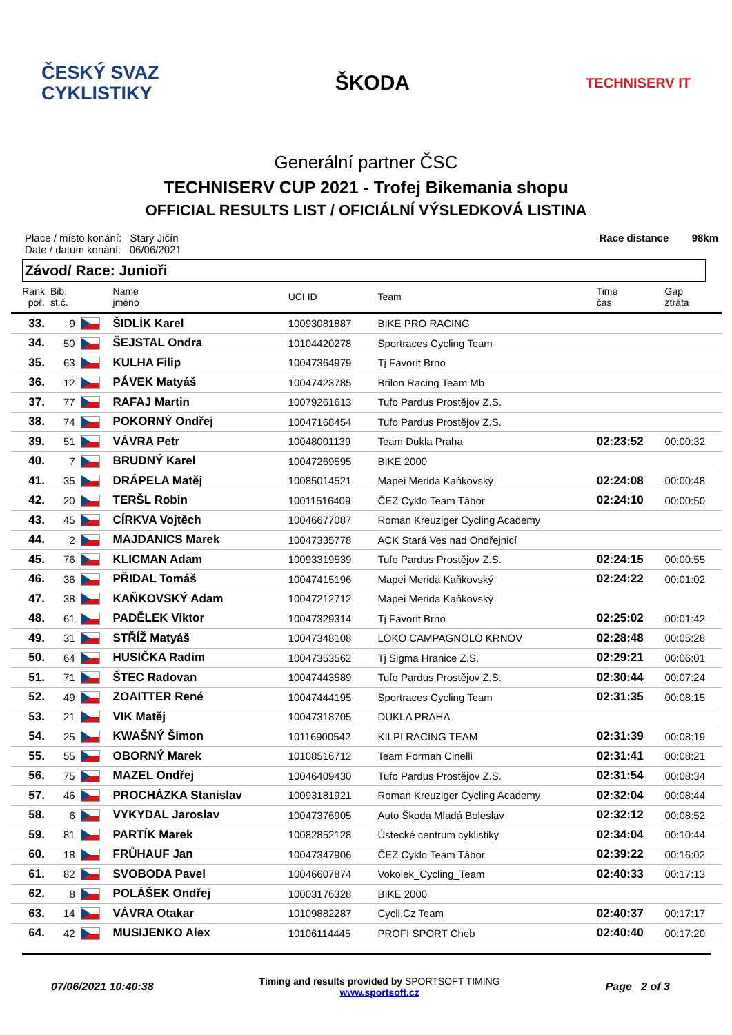ČESKÝ SVAZ
CYKLISTIKY
ŠKODA
TECHNISERV IT
Generální partner ČSC
TECHNISERV CUP 2021 - Trofej Bikemania shopu
OFFICIAL RESULTS LIST / OFICIÁLNÍ VÝSLEDKOVÁ LISTINA
Place / místo konání: Starý Jičín
Date / datum konání: 06/06/2021
Race distance 98km
Závod/ Race: Junioři
| Rank poř. | Bib. st.č. | | Name jméno | UCI ID | Team | Time čas | Gap ztráta |
| --- | --- | --- | --- | --- | --- | --- | --- |
| 33. | 9 | | ŠIDLÍK Karel | 10093081887 | BIKE PRO RACING | | |
| 34. | 50 | | ŠEJSTAL Ondra | 10104420278 | Sportraces Cycling Team | | |
| 35. | 63 | | KULHA Filip | 10047364979 | Tj Favorit Brno | | |
| 36. | 12 | | PÁVEK Matyáš | 10047423785 | Brilon Racing Team Mb | | |
| 37. | 77 | | RAFAJ Martin | 10079261613 | Tufo Pardus Prostějov Z.S. | | |
| 38. | 74 | | POKORNÝ Ondřej | 10047168454 | Tufo Pardus Prostějov Z.S. | | |
| 39. | 51 | | VÁVRA Petr | 10048001139 | Team Dukla Praha | 02:23:52 | 00:00:32 |
| 40. | 7 | | BRUDNÝ Karel | 10047269595 | BIKE 2000 | | |
| 41. | 35 | | DRÁPELA Matěj | 10085014521 | Mapei Merida Kaňkovský | 02:24:08 | 00:00:48 |
| 42. | 20 | | TERŠL Robin | 10011516409 | ČEZ Cyklo Team Tábor | 02:24:10 | 00:00:50 |
| 43. | 45 | | CÍRKVA Vojtěch | 10046677087 | Roman Kreuziger Cycling Academy | | |
| 44. | 2 | | MAJDANICS Marek | 10047335778 | ACK Stará Ves nad Ondřejnicí | | |
| 45. | 76 | | KLICMAN Adam | 10093319539 | Tufo Pardus Prostějov Z.S. | 02:24:15 | 00:00:55 |
| 46. | 36 | | PŘIDAL Tomáš | 10047415196 | Mapei Merida Kaňkovský | 02:24:22 | 00:01:02 |
| 47. | 38 | | KAŇKOVSKÝ Adam | 10047212712 | Mapei Merida Kaňkovský | | |
| 48. | 61 | | PADĚLEK Viktor | 10047329314 | Tj Favorit Brno | 02:25:02 | 00:01:42 |
| 49. | 31 | | STŘÍŽ Matyáš | 10047348108 | LOKO CAMPAGNOLO KRNOV | 02:28:48 | 00:05:28 |
| 50. | 64 | | HUSIČKA Radim | 10047353562 | Tj Sigma Hranice Z.S. | 02:29:21 | 00:06:01 |
| 51. | 71 | | ŠTEC Radovan | 10047443589 | Tufo Pardus Prostějov Z.S. | 02:30:44 | 00:07:24 |
| 52. | 49 | | ZOAITTER René | 10047444195 | Sportraces Cycling Team | 02:31:35 | 00:08:15 |
| 53. | 21 | | VIK Matěj | 10047318705 | DUKLA PRAHA | | |
| 54. | 25 | | KWAŠNÝ Šimon | 10116900542 | KILPI RACING TEAM | 02:31:39 | 00:08:19 |
| 55. | 55 | | OBORNÝ Marek | 10108516712 | Team Forman Cinelli | 02:31:41 | 00:08:21 |
| 56. | 75 | | MAZEL Ondřej | 10046409430 | Tufo Pardus Prostějov Z.S. | 02:31:54 | 00:08:34 |
| 57. | 46 | | PROCHÁZKA Stanislav | 10093181921 | Roman Kreuziger Cycling Academy | 02:32:04 | 00:08:44 |
| 58. | 6 | | VYKYDAL Jaroslav | 10047376905 | Auto Škoda Mladá Boleslav | 02:32:12 | 00:08:52 |
| 59. | 81 | | PARTÍK Marek | 10082852128 | Ústecké centrum cyklistiky | 02:34:04 | 00:10:44 |
| 60. | 18 | | FRŮHAUF Jan | 10047347906 | ČEZ Cyklo Team Tábor | 02:39:22 | 00:16:02 |
| 61. | 82 | | SVOBODA Pavel | 10046607874 | Vokolek_Cycling_Team | 02:40:33 | 00:17:13 |
| 62. | 8 | | POLÁŠEK Ondřej | 10003176328 | BIKE 2000 | | |
| 63. | 14 | | VÁVRA Otakar | 10109882287 | Cycli.Cz Team | 02:40:37 | 00:17:17 |
| 64. | 42 | | MUSIJENKO Alex | 10106114445 | PROFI SPORT Cheb | 02:40:40 | 00:17:20 |
07/06/2021 10:40:38
Timing and results provided by SPORTSOFT TIMING
www.sportsoft.cz
Page 2 of 3